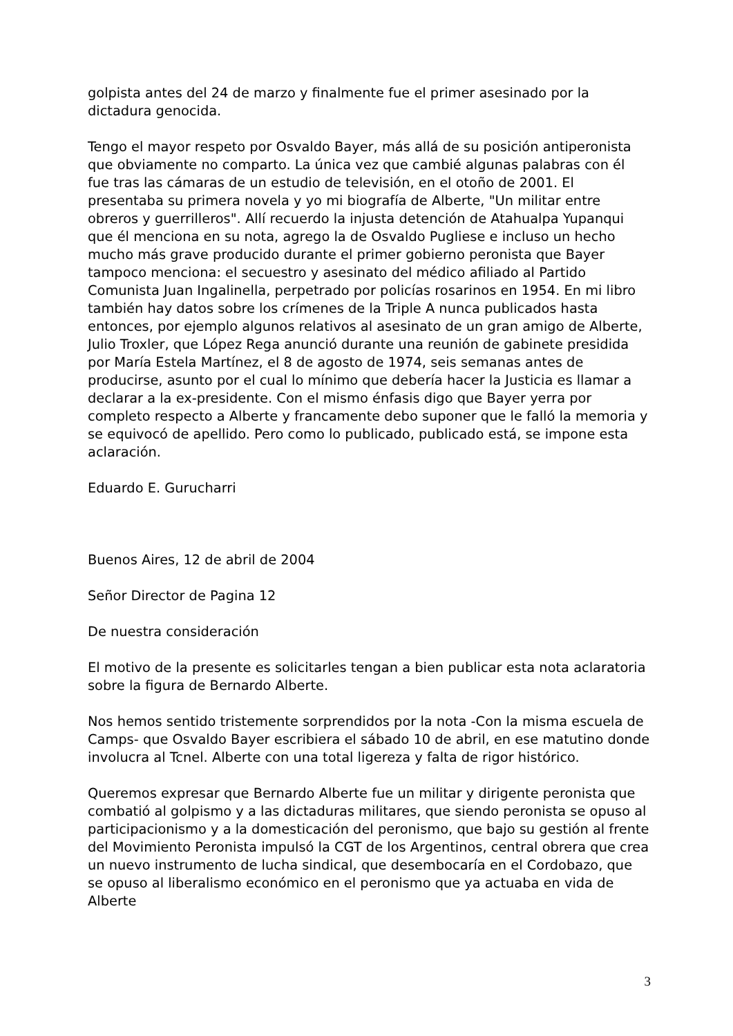golpista antes del 24 de marzo y finalmente fue el primer asesinado por la dictadura genocida.
Tengo el mayor respeto por Osvaldo Bayer, más allá de su posición antiperonista que obviamente no comparto. La única vez que cambié algunas palabras con él fue tras las cámaras de un estudio de televisión, en el otoño de 2001. El presentaba su primera novela y yo mi biografía de Alberte, "Un militar entre obreros y guerrilleros". Allí recuerdo la injusta detención de Atahualpa Yupanqui que él menciona en su nota, agrego la de Osvaldo Pugliese e incluso un hecho mucho más grave producido durante el primer gobierno peronista que Bayer tampoco menciona: el secuestro y asesinato del médico afiliado al Partido Comunista Juan Ingalinella, perpetrado por policías rosarinos en 1954. En mi libro también hay datos sobre los crímenes de la Triple A nunca publicados hasta entonces, por ejemplo algunos relativos al asesinato de un gran amigo de Alberte, Julio Troxler, que López Rega anunció durante una reunión de gabinete presidida por María Estela Martínez, el 8 de agosto de 1974, seis semanas antes de producirse, asunto por el cual lo mínimo que debería hacer la Justicia es llamar a declarar a la ex-presidente. Con el mismo énfasis digo que Bayer yerra por completo respecto a Alberte y francamente debo suponer que le falló la memoria y se equivocó de apellido. Pero como lo publicado, publicado está, se impone esta aclaración.
Eduardo E. Gurucharri
Buenos Aires, 12 de abril de 2004
Señor Director de Pagina 12
De nuestra consideración
El motivo de la presente es solicitarles tengan a bien publicar esta nota aclaratoria sobre la figura de Bernardo Alberte.
Nos hemos sentido tristemente sorprendidos por la nota -Con la misma escuela de Camps- que Osvaldo Bayer escribiera el sábado 10 de abril, en ese matutino donde involucra al Tcnel. Alberte con una total ligereza y falta de rigor histórico.
Queremos expresar que Bernardo Alberte fue un militar y dirigente peronista que combatió al golpismo y a las dictaduras militares, que siendo peronista se opuso al participacionismo y a la domesticación del peronismo, que bajo su gestión al frente del Movimiento Peronista impulsó la CGT de los Argentinos, central obrera que crea un nuevo instrumento de lucha sindical, que desembocaría en el Cordobazo, que se opuso al liberalismo económico en el peronismo que ya actuaba en vida de Alberte
3